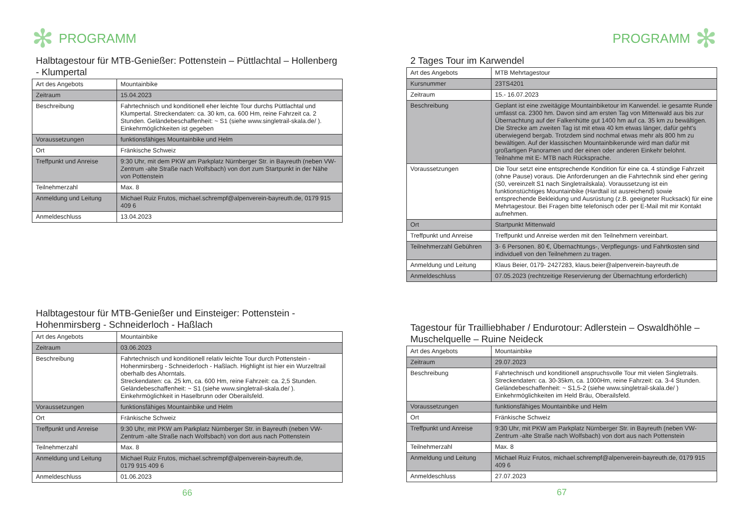✻ PROGRAMM
Halbtagestour für MTB-Genießer: Pottenstein – Püttlachtal – Hollenberg - Klumpertal
| Art des Angebots | Mountainbike |
| Zeitraum | 15.04.2023 |
| Beschreibung | Fahrtechnisch und konditionell eher leichte Tour durchs Püttlachtal und Klumpertal. Streckendaten: ca. 30 km, ca. 600 Hm, reine Fahrzeit ca. 2 Stunden. Geländebeschaffenheit: ~ S1 (siehe www.singletrail-skala.de/ ). Einkehrmöglichkeiten ist gegeben |
| Voraussetzungen | funktionsfähiges Mountainbike und Helm |
| Ort | Fränkische Schweiz |
| Treffpunkt und Anreise | 9:30 Uhr, mit dem PKW am Parkplatz Nürnberger Str. in Bayreuth (neben VW-Zentrum -alte Straße nach Wolfsbach) von dort zum Startpunkt in der Nähe von Pottenstein |
| Teilnehmerzahl | Max. 8 |
| Anmeldung und Leitung | Michael Ruiz Frutos, michael.schrempf@alpenverein-bayreuth.de, 0179 915 409 6 |
| Anmeldeschluss | 13.04.2023 |
Halbtagestour für MTB-Genießer und Einsteiger: Pottenstein - Hohenmirsberg - Schneiderloch - Haßlach
| Art des Angebots | Mountainbike |
| Zeitraum | 03.06.2023 |
| Beschreibung | Fahrtechnisch und konditionell relativ leichte Tour durch Pottenstein - Hohenmirsberg - Schneiderloch - Haßlach. Highlight ist hier ein Wurzeltrail oberhalb des Ahorntals. Streckendaten: ca. 25 km, ca. 600 Hm, reine Fahrzeit: ca. 2,5 Stunden. Geländebeschaffenheit: ~ S1 (siehe www.singletrail-skala.de/ ). Einkehrmöglichkeit in Haselbrunn oder Oberailsfeld. |
| Voraussetzungen | funktionsfähiges Mountainbike und Helm |
| Ort | Fränkische Schweiz |
| Treffpunkt und Anreise | 9:30 Uhr, mit PKW am Parkplatz Nürnberger Str. in Bayreuth (neben VW-Zentrum -alte Straße nach Wolfsbach) von dort aus nach Pottenstein |
| Teilnehmerzahl | Max. 8 |
| Anmeldung und Leitung | Michael Ruiz Frutos, michael.schrempf@alpenverein-bayreuth.de, 0179 915 409 6 |
| Anmeldeschluss | 01.06.2023 |
66
PROGRAMM ✻
2 Tages Tour im Karwendel
| Art des Angebots | MTB Mehrtagestour |
| Kursnummer | 23TS4201 |
| Zeitraum | 15.- 16.07.2023 |
| Beschreibung | Geplant ist eine zweitägige Mountainbiketour im Karwendel. ie gesamte Runde umfasst ca. 2300 hm. Davon sind am ersten Tag von Mittenwald aus bis zur Übernachtung auf der Falkenhütte gut 1400 hm auf ca. 35 km zu bewältigen. Die Strecke am zweiten Tag ist mit etwa 40 km etwas länger, dafür geht's überwiegend bergab. Trotzdem sind nochmal etwas mehr als 800 hm zu bewältigen. Auf der klassischen Mountainbikerunde wird man dafür mit großartigen Panoramen und der einen oder anderen Einkehr belohnt. Teilnahme mit E- MTB nach Rücksprache. |
| Voraussetzungen | Die Tour setzt eine entsprechende Kondition für eine ca. 4 stündige Fahrzeit (ohne Pause) voraus. Die Anforderungen an die Fahrtechnik sind eher gering (S0, vereinzelt S1 nach Singletrailskala). Voraussetzung ist ein funktionstüchtiges Mountainbike (Hardtail ist ausreichend) sowie entsprechende Bekleidung und Ausrüstung (z.B. geeigneter Rucksack) für eine Mehrtagestour. Bei Fragen bitte telefonisch oder per E-Mail mit mir Kontakt aufnehmen. |
| Ort | Startpunkt Mittenwald |
| Treffpunkt und Anreise | Treffpunkt und Anreise werden mit den Teilnehmern vereinbart. |
| Teilnehmerzahl Gebühren | 3- 6 Personen. 80 €, Übernachtungs-, Verpflegungs- und Fahrtkosten sind individuell von den Teilnehmern zu tragen. |
| Anmeldung und Leitung | Klaus Beier, 0179- 2427283, klaus.beier@alpenverein-bayreuth.de |
| Anmeldeschluss | 07.05.2023 (rechtzeitige Reservierung der Übernachtung erforderlich) |
Tagestour für Trailliebhaber / Endurotour: Adlerstein – Oswaldhöhle – Muschelquelle – Ruine Neideck
| Art des Angebots | Mountainbike |
| Zeitraum | 29.07.2023 |
| Beschreibung | Fahrtechnisch und konditionell anspruchsvolle Tour mit vielen Singletrails. Streckendaten: ca. 30-35km, ca. 1000Hm, reine Fahrzeit: ca. 3-4 Stunden. Geländebeschaffenheit: ~ S1,5-2 (siehe www.singletrail-skala.de/ ) Einkehrmöglichkeiten im Held Bräu, Oberailsfeld. |
| Voraussetzungen | funktionsfähiges Mountainbike und Helm |
| Ort | Fränkische Schweiz |
| Treffpunkt und Anreise | 9:30 Uhr, mit PKW am Parkplatz Nürnberger Str. in Bayreuth (neben VW-Zentrum -alte Straße nach Wolfsbach) von dort aus nach Pottenstein |
| Teilnehmerzahl | Max. 8 |
| Anmeldung und Leitung | Michael Ruiz Frutos, michael.schrempf@alpenverein-bayreuth.de, 0179 915 409 6 |
| Anmeldeschluss | 27.07.2023 |
67